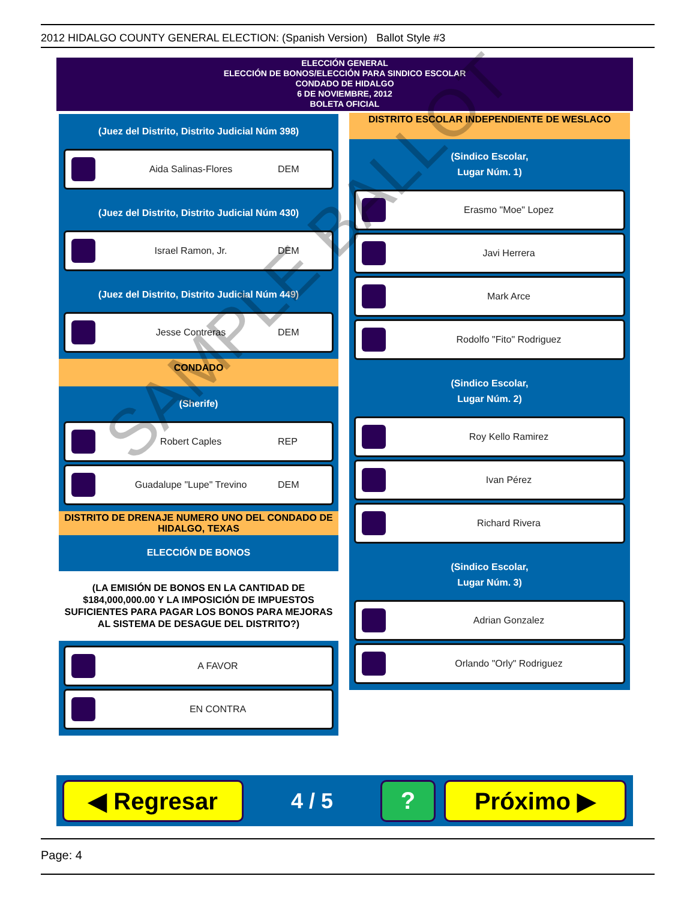2012 HIDALGO COUNTY GENERAL ELECTION: (Spanish Version) Ballot Style #3
ELECCIÓN GENERAL
ELECCIÓN DE BONOS/ELECCIÓN PARA SINDICO ESCOLAR
CONDADO DE HIDALGO
6 DE NOVIEMBRE, 2012
BOLETA OFICIAL
(Juez del Distrito, Distrito Judicial Núm 398)
Aida Salinas-Flores DEM
(Juez del Distrito, Distrito Judicial Núm 430)
Israel Ramon, Jr. DEM
(Juez del Distrito, Distrito Judicial Núm 449)
Jesse Contreras DEM
CONDADO
(Sherife)
Robert Caples REP
Guadalupe "Lupe" Trevino DEM
DISTRITO DE DRENAJE NUMERO UNO DEL CONDADO DE HIDALGO, TEXAS
ELECCIÓN DE BONOS
(LA EMISIÓN DE BONOS EN LA CANTIDAD DE $184,000,000.00 Y LA IMPOSICIÓN DE IMPUESTOS SUFICIENTES PARA PAGAR LOS BONOS PARA MEJORAS AL SISTEMA DE DESAGUE DEL DISTRITO?)
A FAVOR
EN CONTRA
DISTRITO ESCOLAR INDEPENDIENTE DE WESLACO
(Sindico Escolar,
Lugar Núm. 1)
Erasmo "Moe" Lopez
Javi Herrera
Mark Arce
Rodolfo "Fito" Rodriguez
(Sindico Escolar,
Lugar Núm. 2)
Roy Kello Ramirez
Ivan Pérez
Richard Rivera
(Sindico Escolar,
Lugar Núm. 3)
Adrian Gonzalez
Orlando "Orly" Rodriguez
◀ Regresar
4 / 5
? Próximo ▶
SAMPLE BALLOT
Page: 4